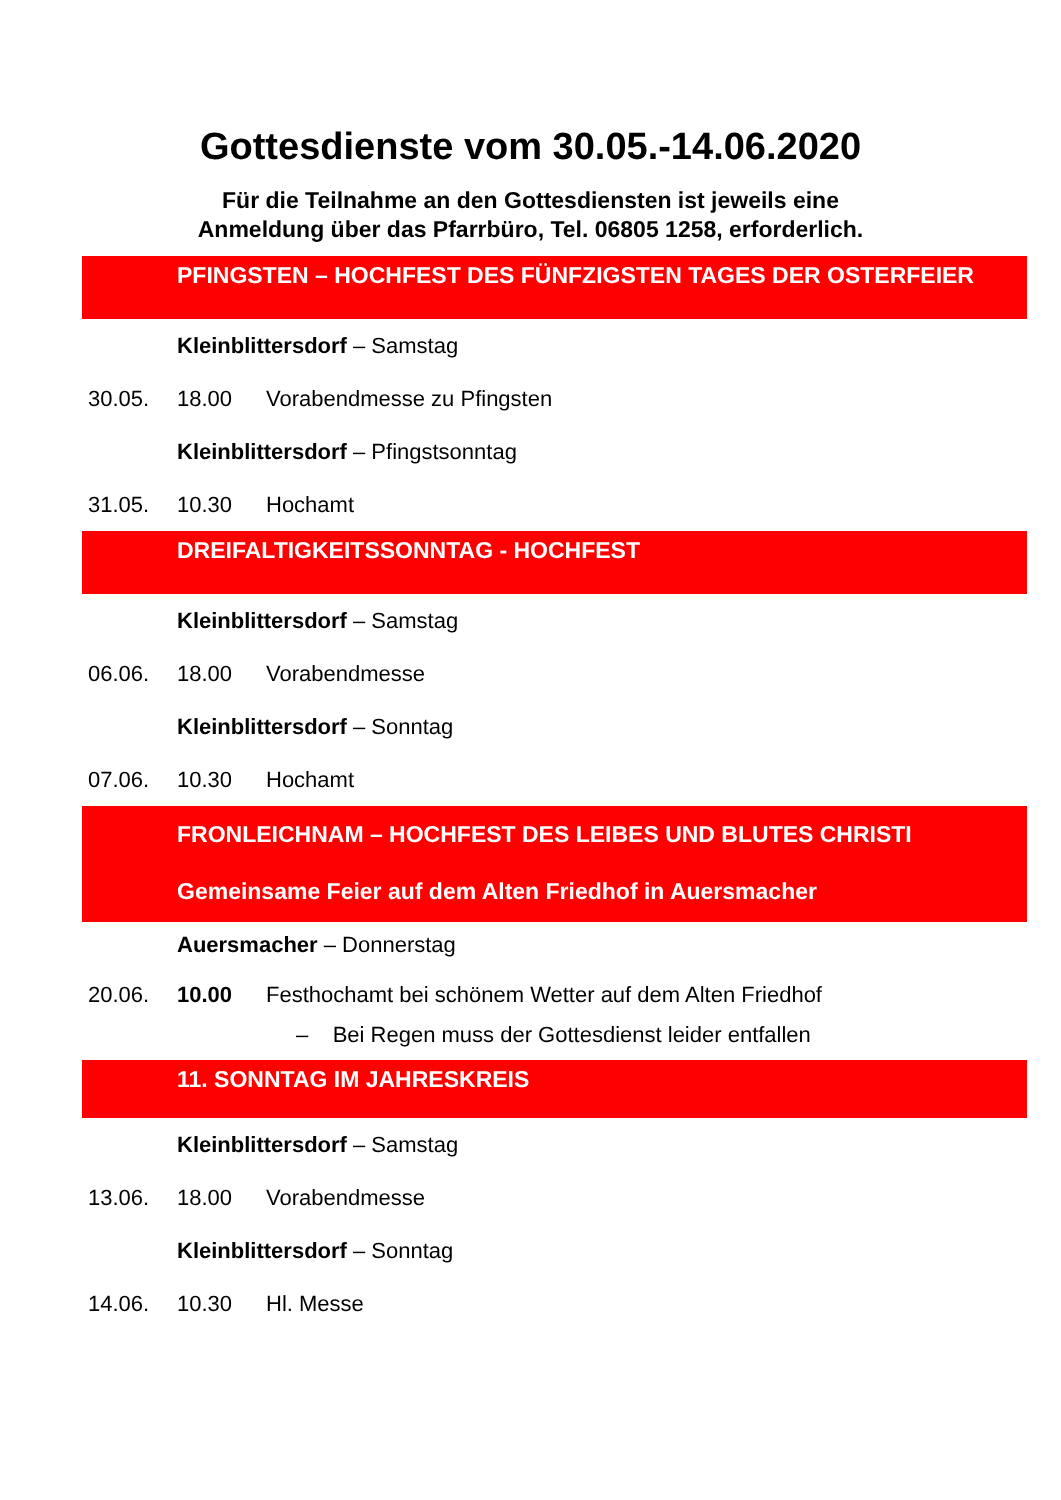Gottesdienste vom 30.05.-14.06.2020
Für die Teilnahme an den Gottesdiensten ist jeweils eine
Anmeldung über das Pfarrbüro, Tel. 06805 1258, erforderlich.
PFINGSTEN – HOCHFEST DES FÜNFZIGSTEN TAGES DER OSTERFEIER
Kleinblittersdorf – Samstag
30.05. 18.00 Vorabendmesse zu Pfingsten
Kleinblittersdorf – Pfingstsonntag
31.05. 10.30 Hochamt
DREIFALTIGKEITSSONNTAG - HOCHFEST
Kleinblittersdorf – Samstag
06.06. 18.00 Vorabendmesse
Kleinblittersdorf – Sonntag
07.06. 10.30 Hochamt
FRONLEICHNAM – HOCHFEST DES LEIBES UND BLUTES CHRISTI
Gemeinsame Feier auf dem Alten Friedhof in Auersmacher
Auersmacher – Donnerstag
20.06. 10.00 Festhochamt bei schönem Wetter auf dem Alten Friedhof
– Bei Regen muss der Gottesdienst leider entfallen
11. SONNTAG IM JAHRESKREIS
Kleinblittersdorf – Samstag
13.06. 18.00 Vorabendmesse
Kleinblittersdorf – Sonntag
14.06. 10.30 Hl. Messe